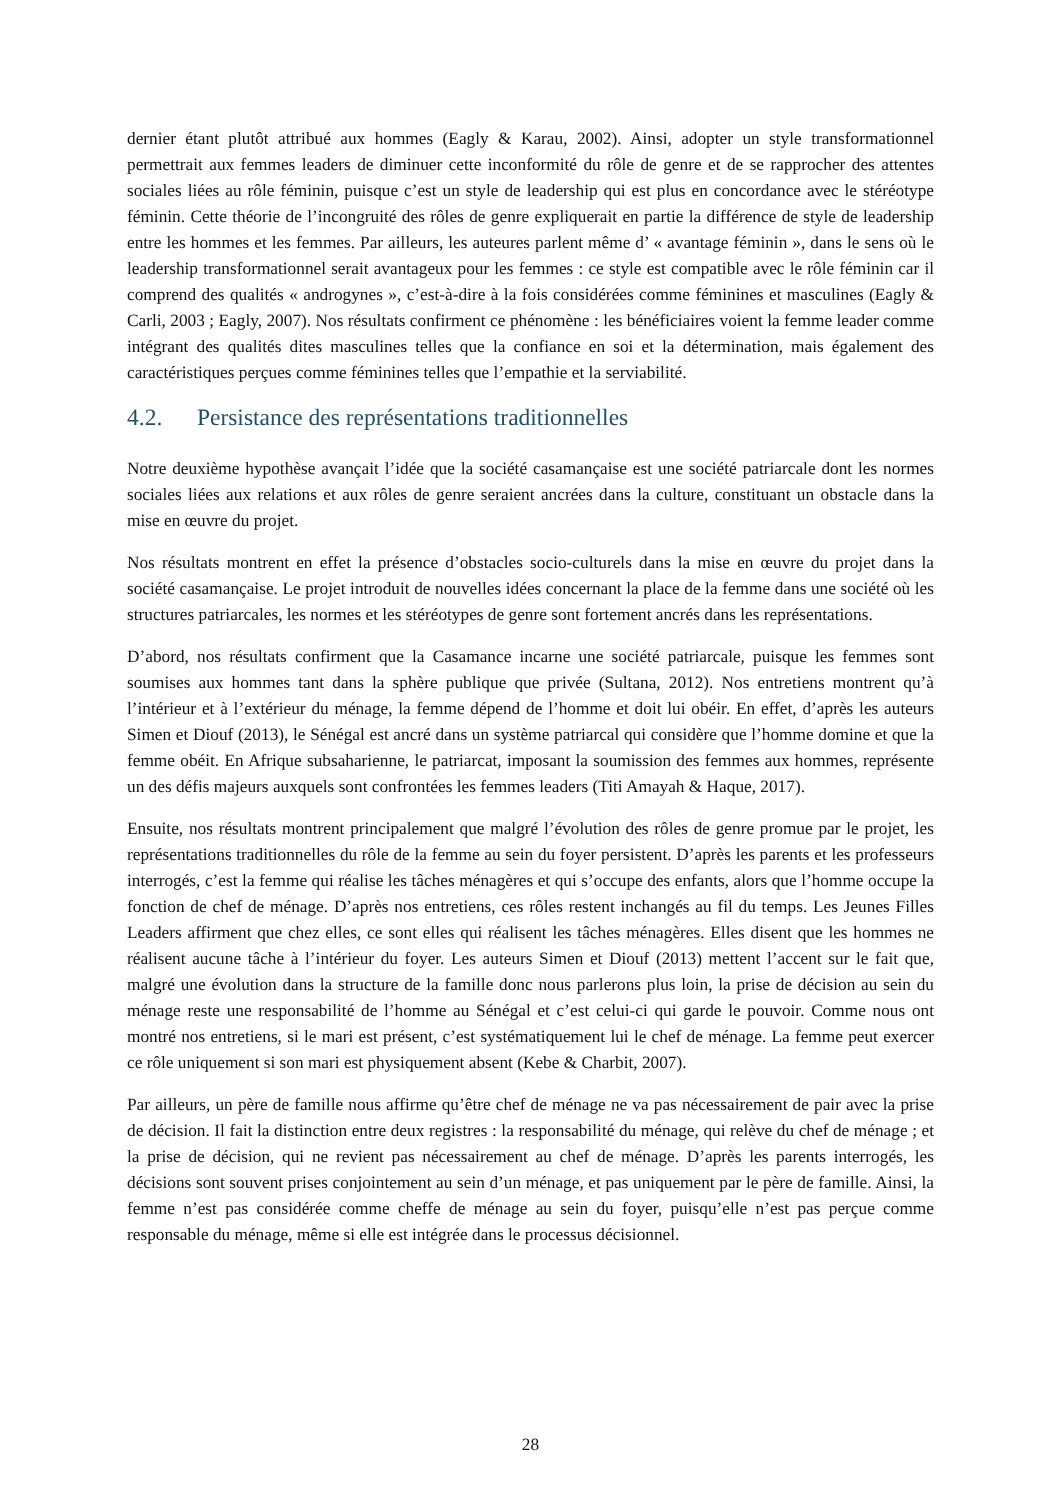dernier étant plutôt attribué aux hommes (Eagly & Karau, 2002). Ainsi, adopter un style transformationnel permettrait aux femmes leaders de diminuer cette inconformité du rôle de genre et de se rapprocher des attentes sociales liées au rôle féminin, puisque c’est un style de leadership qui est plus en concordance avec le stéréotype féminin. Cette théorie de l’incongruité des rôles de genre expliquerait en partie la différence de style de leadership entre les hommes et les femmes. Par ailleurs, les auteures parlent même d’ « avantage féminin », dans le sens où le leadership transformationnel serait avantageux pour les femmes : ce style est compatible avec le rôle féminin car il comprend des qualités « androgynes », c’est-à-dire à la fois considérées comme féminines et masculines (Eagly & Carli, 2003 ; Eagly, 2007). Nos résultats confirment ce phénomène : les bénéficiaires voient la femme leader comme intégrant des qualités dites masculines telles que la confiance en soi et la détermination, mais également des caractéristiques perçues comme féminines telles que l’empathie et la serviabilité.
4.2. Persistance des représentations traditionnelles
Notre deuxième hypothèse avançait l’idée que la société casamançaise est une société patriarcale dont les normes sociales liées aux relations et aux rôles de genre seraient ancrées dans la culture, constituant un obstacle dans la mise en œuvre du projet.
Nos résultats montrent en effet la présence d’obstacles socio-culturels dans la mise en œuvre du projet dans la société casamançaise. Le projet introduit de nouvelles idées concernant la place de la femme dans une société où les structures patriarcales, les normes et les stéréotypes de genre sont fortement ancrés dans les représentations.
D’abord, nos résultats confirment que la Casamance incarne une société patriarcale, puisque les femmes sont soumises aux hommes tant dans la sphère publique que privée (Sultana, 2012). Nos entretiens montrent qu’à l’intérieur et à l’extérieur du ménage, la femme dépend de l’homme et doit lui obéir. En effet, d’après les auteurs Simen et Diouf (2013), le Sénégal est ancré dans un système patriarcal qui considère que l’homme domine et que la femme obéit. En Afrique subsaharienne, le patriarcat, imposant la soumission des femmes aux hommes, représente un des défis majeurs auxquels sont confrontées les femmes leaders (Titi Amayah & Haque, 2017).
Ensuite, nos résultats montrent principalement que malgré l’évolution des rôles de genre promue par le projet, les représentations traditionnelles du rôle de la femme au sein du foyer persistent. D’après les parents et les professeurs interrogés, c’est la femme qui réalise les tâches ménagères et qui s’occupe des enfants, alors que l’homme occupe la fonction de chef de ménage. D’après nos entretiens, ces rôles restent inchangés au fil du temps. Les Jeunes Filles Leaders affirment que chez elles, ce sont elles qui réalisent les tâches ménagères. Elles disent que les hommes ne réalisent aucune tâche à l’intérieur du foyer. Les auteurs Simen et Diouf (2013) mettent l’accent sur le fait que, malgré une évolution dans la structure de la famille donc nous parlerons plus loin, la prise de décision au sein du ménage reste une responsabilité de l’homme au Sénégal et c’est celui-ci qui garde le pouvoir. Comme nous ont montré nos entretiens, si le mari est présent, c’est systématiquement lui le chef de ménage. La femme peut exercer ce rôle uniquement si son mari est physiquement absent (Kebe & Charbit, 2007).
Par ailleurs, un père de famille nous affirme qu’être chef de ménage ne va pas nécessairement de pair avec la prise de décision. Il fait la distinction entre deux registres : la responsabilité du ménage, qui relève du chef de ménage ; et la prise de décision, qui ne revient pas nécessairement au chef de ménage. D’après les parents interrogés, les décisions sont souvent prises conjointement au sein d’un ménage, et pas uniquement par le père de famille. Ainsi, la femme n’est pas considérée comme cheffe de ménage au sein du foyer, puisqu’elle n’est pas perçue comme responsable du ménage, même si elle est intégrée dans le processus décisionnel.
28